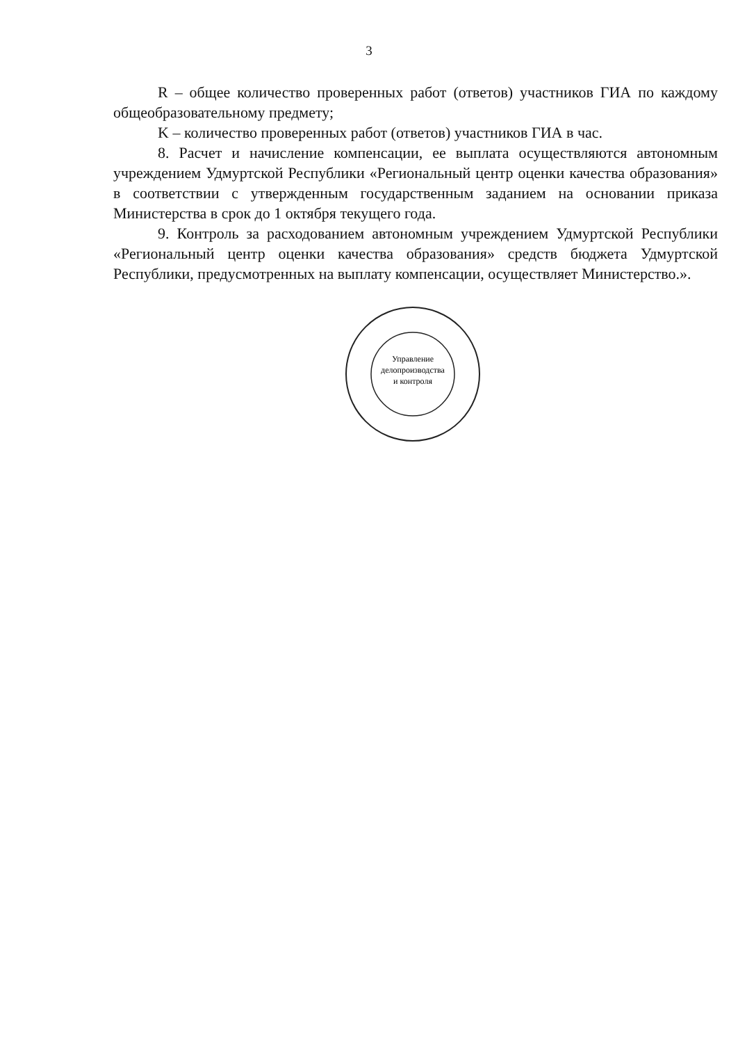3
R – общее количество проверенных работ (ответов) участников ГИА по каждому общеобразовательному предмету;
K – количество проверенных работ (ответов) участников ГИА в час.
8. Расчет и начисление компенсации, ее выплата осуществляются автономным учреждением Удмуртской Республики «Региональный центр оценки качества образования» в соответствии с утвержденным государственным заданием на основании приказа Министерства в срок до 1 октября текущего года.
9. Контроль за расходованием автономным учреждением Удмуртской Республики «Региональный центр оценки качества образования» средств бюджета Удмуртской Республики, предусмотренных на выплату компенсации, осуществляет Министерство.».
Управление
делопроизводства
и контроля